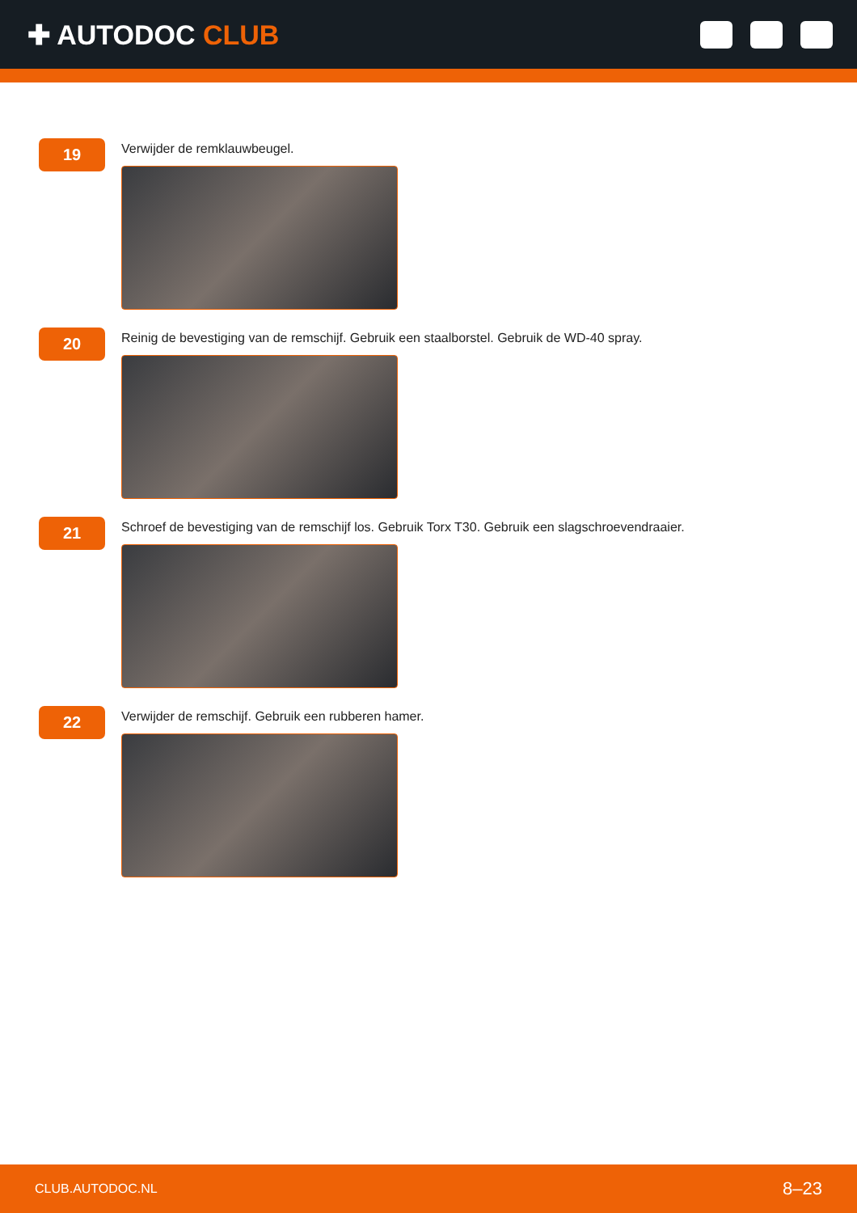✚ AUTODOC CLUB
19
Verwijder de remklauwbeugel.
20
Reinig de bevestiging van de remschijf. Gebruik een staalborstel. Gebruik de WD-40 spray.
21
Schroef de bevestiging van de remschijf los. Gebruik Torx T30. Gebruik een slagschroevendraaier.
22
Verwijder de remschijf. Gebruik een rubberen hamer.
CLUB.AUTODOC.NL 8–23